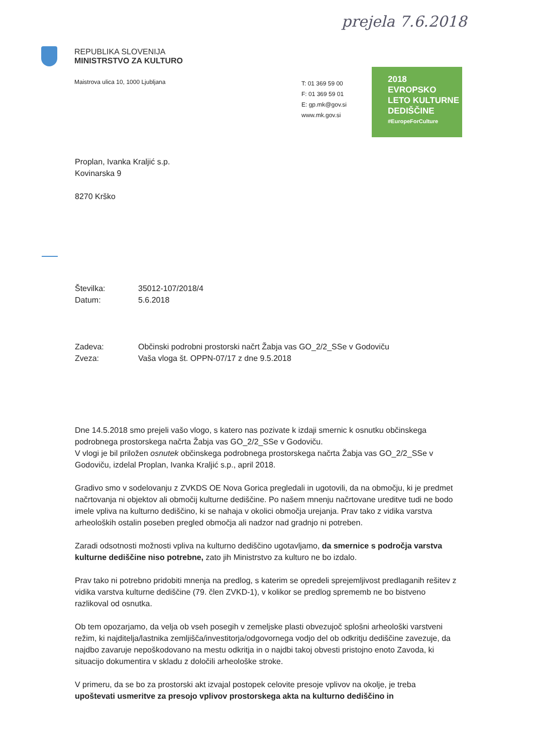prejela 7.6.2018
REPUBLIKA SLOVENIJA
MINISTRSTVO ZA KULTURO
Maistrova ulica 10, 1000 Ljubljana
T: 01 369 59 00
F: 01 369 59 01
E: gp.mk@gov.si
www.mk.gov.si
2018
EVROPSKO
LETO KULTURNE
DEDIŠČINE
#EuropeForCulture
Proplan, Ivanka Kraljić s.p.
Kovinarska 9
8270 Krško
Številka: 35012-107/2018/4
Datum: 5.6.2018
Zadeva: Občinski podrobni prostorski načrt Žabja vas GO_2/2_SSe v Godoviču
Zveza: Vaša vloga št. OPPN-07/17 z dne 9.5.2018
Dne 14.5.2018 smo prejeli vašo vlogo, s katero nas pozivate k izdaji smernic k osnutku občinskega podrobnega prostorskega načrta Žabja vas GO_2/2_SSe v Godoviču.
V vlogi je bil priložen osnutek občinskega podrobnega prostorskega načrta Žabja vas GO_2/2_SSe v Godoviču, izdelal Proplan, Ivanka Kraljić s.p., april 2018.
Gradivo smo v sodelovanju z ZVKDS OE Nova Gorica pregledali in ugotovili, da na območju, ki je predmet načrtovanja ni objektov ali območij kulturne dediščine. Po našem mnenju načrtovane ureditve tudi ne bodo imele vpliva na kulturno dediščino, ki se nahaja v okolici območja urejanja. Prav tako z vidika varstva arheoloških ostalin poseben pregled območja ali nadzor nad gradnjo ni potreben.
Zaradi odsotnosti možnosti vpliva na kulturno dediščino ugotavljamo, da smernice s področja varstva kulturne dediščine niso potrebne, zato jih Ministrstvo za kulturo ne bo izdalo.
Prav tako ni potrebno pridobiti mnenja na predlog, s katerim se opredeli sprejemljivost predlaganih rešitev z vidika varstva kulturne dediščine (79. člen ZVKD-1), v kolikor se predlog sprememb ne bo bistveno razlikoval od osnutka.
Ob tem opozarjamo, da velja ob vseh posegih v zemeljske plasti obvezujoč splošni arheološki varstveni režim, ki najditelja/lastnika zemljišča/investitorja/odgovornega vodjo del ob odkritju dediščine zavezuje, da najdbo zavaruje nepoškodovano na mestu odkritja in o najdbi takoj obvesti pristojno enoto Zavoda, ki situacijo dokumentira v skladu z določili arheološke stroke.
V primeru, da se bo za prostorski akt izvajal postopek celovite presoje vplivov na okolje, je treba upoštevati usmeritve za presojo vplivov prostorskega akta na kulturno dediščino in